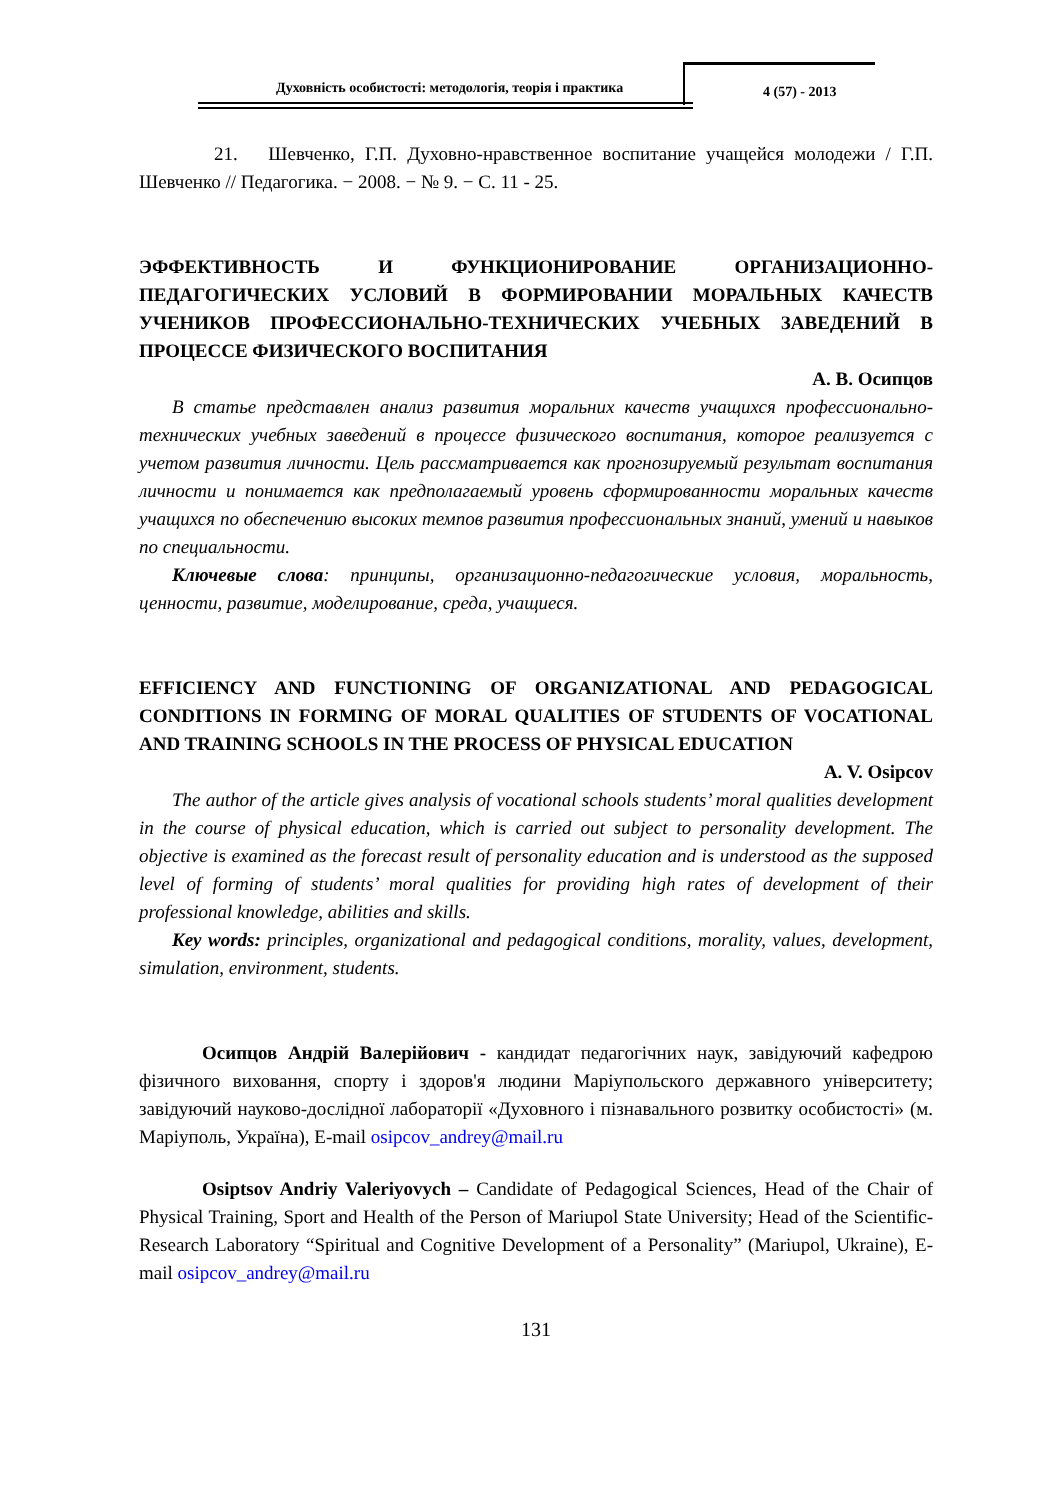Духовність особистості: методологія, теорія і практика
4 (57) - 2013
21. Шевченко, Г.П. Духовно-нравственное воспитание учащейся молодежи / Г.П. Шевченко // Педагогика. − 2008. − № 9. − С. 11 - 25.
ЭФФЕКТИВНОСТЬ И ФУНКЦИОНИРОВАНИЕ ОРГАНИЗАЦИОННО-ПЕДАГОГИЧЕСКИХ УСЛОВИЙ В ФОРМИРОВАНИИ МОРАЛЬНЫХ КАЧЕСТВ УЧЕНИКОВ ПРОФЕССИОНАЛЬНО-ТЕХНИЧЕСКИХ УЧЕБНЫХ ЗАВЕДЕНИЙ В ПРОЦЕССЕ ФИЗИЧЕСКОГО ВОСПИТАНИЯ
А. В. Осипцов
В статье представлен анализ развития моральних качеств учащихся профессионально-технических учебных заведений в процессе физического воспитания, которое реализуется с учетом развития личности. Цель рассматривается как прогнозируемый результат воспитания личности и понимается как предполагаемый уровень сформированности моральных качеств учащихся по обеспечению высоких темпов развития профессиональных знаний, умений и навыков по специальности.
Ключевые слова: принципы, организационно-педагогические условия, моральность, ценности, развитие, моделирование, среда, учащиеся.
EFFICIENCY AND FUNCTIONING OF ORGANIZATIONAL AND PEDAGOGICAL CONDITIONS IN FORMING OF MORAL QUALITIES OF STUDENTS OF VOCATIONAL AND TRAINING SCHOOLS IN THE PROCESS OF PHYSICAL EDUCATION
A. V. Osipcov
The author of the article gives analysis of vocational schools students’ moral qualities development in the course of physical education, which is carried out subject to personality development. The objective is examined as the forecast result of personality education and is understood as the supposed level of forming of students’ moral qualities for providing high rates of development of their professional knowledge, abilities and skills.
Key words: principles, organizational and pedagogical conditions, morality, values, development, simulation, environment, students.
Осипцов Андрій Валерійович - кандидат педагогічних наук, завідуючий кафедрою фізичного виховання, спорту і здоров'я людини Маріупольского державного університету; завідуючий науково-дослідної лабораторії «Духовного і пізнавального розвитку особистості» (м. Маріуполь, Україна), E-mail osipcov_andrey@mail.ru
Osiptsov Andriy Valeriyovych – Candidate of Pedagogical Sciences, Head of the Chair of Physical Training, Sport and Health of the Person of Mariupol State University; Head of the Scientific-Research Laboratory “Spiritual and Cognitive Development of a Personality” (Mariupol, Ukraine), E-mail osipcov_andrey@mail.ru
131